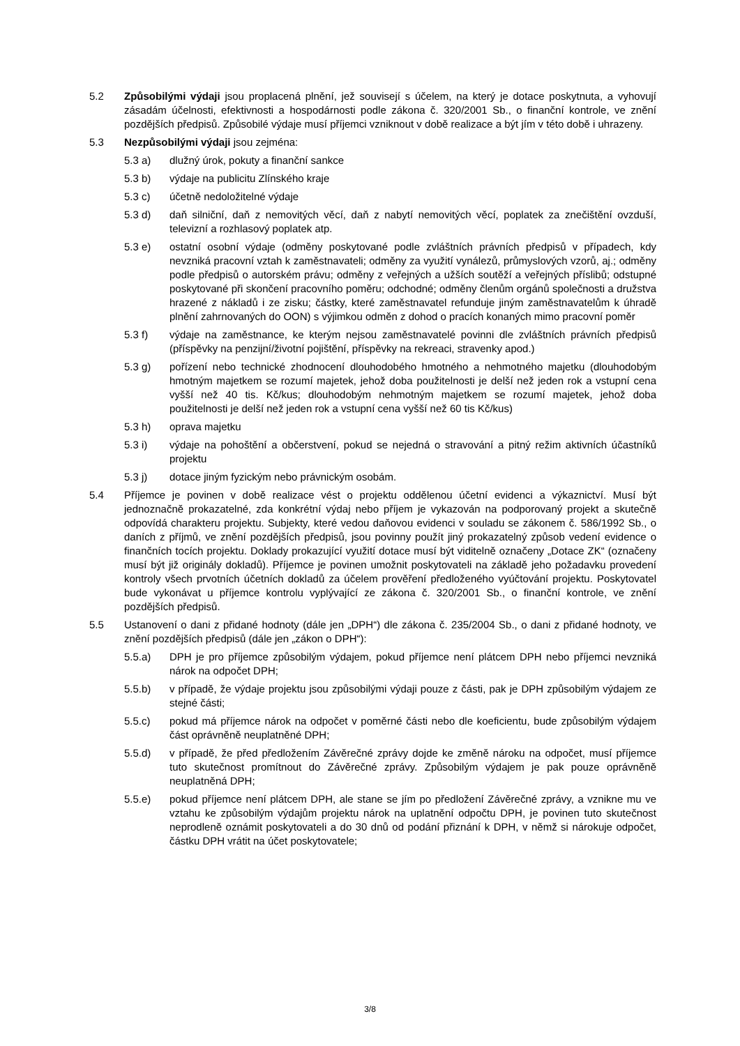5.2 Způsobilými výdaji jsou proplacená plnění, jež souvisejí s účelem, na který je dotace poskytnuta, a vyhovují zásadám účelnosti, efektivnosti a hospodárnosti podle zákona č. 320/2001 Sb., o finanční kontrole, ve znění pozdějších předpisů. Způsobilé výdaje musí příjemci vzniknout v době realizace a být jím v této době i uhrazeny.
5.3 Nezpůsobilými výdaji jsou zejména:
5.3 a) dlužný úrok, pokuty a finanční sankce
5.3 b) výdaje na publicitu Zlínského kraje
5.3 c) účetně nedoložitelné výdaje
5.3 d) daň silniční, daň z nemovitých věcí, daň z nabytí nemovitých věcí, poplatek za znečištění ovzduší, televizní a rozhlasový poplatek atp.
5.3 e) ostatní osobní výdaje (odměny poskytované podle zvláštních právních předpisů v případech, kdy nevzniká pracovní vztah k zaměstnavateli; odměny za využití vynálezů, průmyslových vzorů, aj.; odměny podle předpisů o autorském právu; odměny z veřejných a užších soutěží a veřejných příslibů; odstupné poskytované při skončení pracovního poměru; odchodné; odměny členům orgánů společnosti a družstva hrazené z nákladů i ze zisku; částky, které zaměstnavatel refunduje jiným zaměstnavatelům k úhradě plnění zahrnovaných do OON) s výjimkou odměn z dohod o pracích konaných mimo pracovní poměr
5.3 f) výdaje na zaměstnance, ke kterým nejsou zaměstnavatelé povinni dle zvláštních právních předpisů (příspěvky na penzijní/životní pojištění, příspěvky na rekreaci, stravenky apod.)
5.3 g) pořízení nebo technické zhodnocení dlouhodobého hmotného a nehmotného majetku (dlouhodobým hmotným majetkem se rozumí majetek, jehož doba použitelnosti je delší než jeden rok a vstupní cena vyšší než 40 tis. Kč/kus; dlouhodobým nehmotným majetkem se rozumí majetek, jehož doba použitelnosti je delší než jeden rok a vstupní cena vyšší než 60 tis Kč/kus)
5.3 h) oprava majetku
5.3 i) výdaje na pohoštění a občerstvení, pokud se nejedná o stravování a pitný režim aktivních účastníků projektu
5.3 j) dotace jiným fyzickým nebo právnickým osobám.
5.4 Příjemce je povinen v době realizace vést o projektu oddělenou účetní evidenci a výkaznictví. Musí být jednoznačně prokazatelné, zda konkrétní výdaj nebo příjem je vykazován na podporovaný projekt a skutečně odpovídá charakteru projektu. Subjekty, které vedou daňovou evidenci v souladu se zákonem č. 586/1992 Sb., o daních z příjmů, ve znění pozdějších předpisů, jsou povinny použít jiný prokazatelný způsob vedení evidence o finančních tocích projektu. Doklady prokazující využití dotace musí být viditelně označeny „Dotace ZK“ (označeny musí být již originály dokladů). Příjemce je povinen umožnit poskytovateli na základě jeho požadavku provedení kontroly všech prvotních účetních dokladů za účelem prověření předloženého vyúčtování projektu. Poskytovatel bude vykonávat u příjemce kontrolu vyplývající ze zákona č. 320/2001 Sb., o finanční kontrole, ve znění pozdějších předpisů.
5.5 Ustanovení o dani z přidané hodnoty (dále jen „DPH“) dle zákona č. 235/2004 Sb., o dani z přidané hodnoty, ve znění pozdějších předpisů (dále jen „zákon o DPH“):
5.5.a) DPH je pro příjemce způsobilým výdajem, pokud příjemce není plátcem DPH nebo příjemci nevzniká nárok na odpočet DPH;
5.5.b) v případě, že výdaje projektu jsou způsobilými výdaji pouze z části, pak je DPH způsobilým výdajem ze stejné části;
5.5.c) pokud má příjemce nárok na odpočet v poměrné části nebo dle koeficientu, bude způsobilým výdajem část oprávněně neuplatněné DPH;
5.5.d) v případě, že před předložením Závěrečné zprávy dojde ke změně nároku na odpočet, musí příjemce tuto skutečnost promítnout do Závěrečné zprávy. Způsobilým výdajem je pak pouze oprávněně neuplatněná DPH;
5.5.e) pokud příjemce není plátcem DPH, ale stane se jím po předložení Závěrečné zprávy, a vznikne mu ve vztahu ke způsobilým výdajům projektu nárok na uplatnění odpočtu DPH, je povinen tuto skutečnost neprodleně oznámit poskytovateli a do 30 dnů od podání přiznání k DPH, v němž si nárokuje odpočet, částku DPH vrátit na účet poskytovatele;
3/8